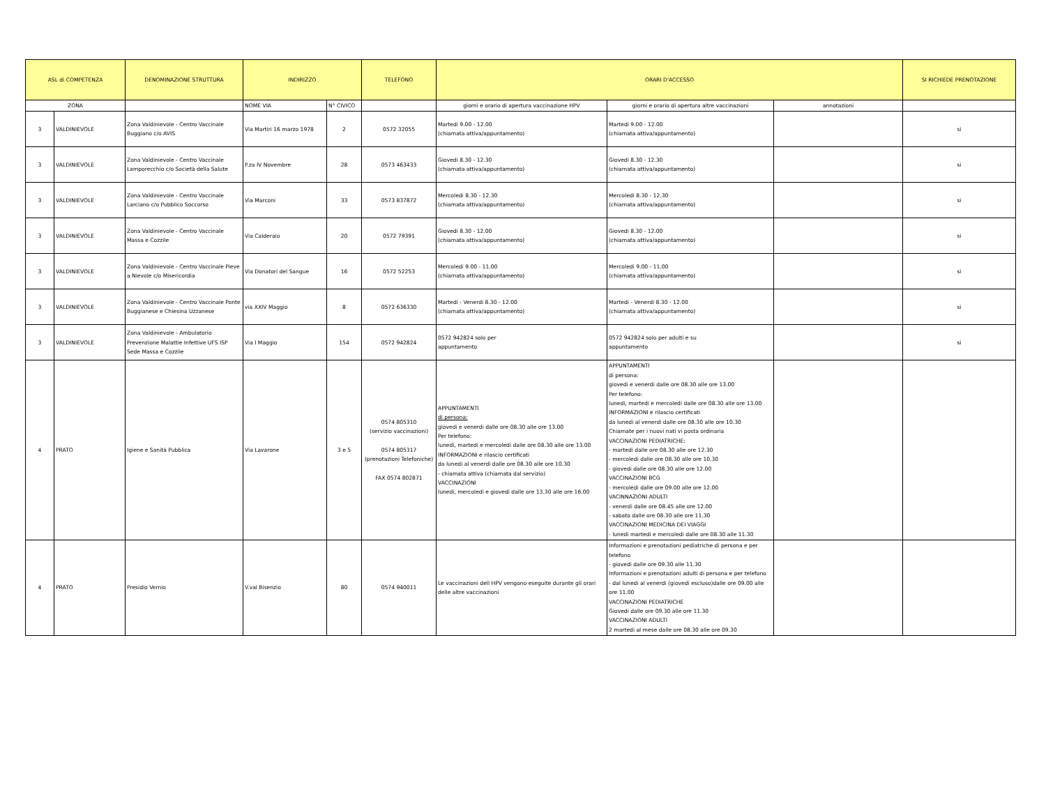| ASL di COMPETENZA | | DENOMINAZIONE STRUTTURA | INDIRIZZO | | TELEFONO | ORARI D'ACCESSO | | | SI RICHIEDE PRENOTAZIONE |
| --- | --- | --- | --- | --- | --- | --- | --- | --- | --- |
| ZONA | | | NOME VIA | N° CIVICO | | giorni e orario di apertura vaccinazione HPV | giorni e orario di apertura altre vaccinazioni | annotazioni | |
| 3 | VALDINIEVOLE | Zona Valdinievole - Centro Vaccinale Buggiano c/o AVIS | Via Martiri 16 marzo 1978 | 2 | 0572 32055 | Martedi 9.00 - 12.00 (chiamata attiva/appuntamento) | Martedi 9.00 - 12.00 (chiamata attiva/appuntamento) | | si |
| 3 | VALDINIEVOLE | Zona Valdinievole - Centro Vaccinale Lamporecchio c/o Società della Salute | P.za IV Novembre | 28 | 0573 463433 | Giovedi 8.30 - 12.30 (chiamata attiva/appuntamento) | Giovedi 8.30 - 12.30 (chiamata attiva/appuntamento) | | si |
| 3 | VALDINIEVOLE | Zona Valdinievole - Centro Vaccinale Larciano c/o Pubblico Soccorso | Via Marconi | 33 | 0573 837872 | Mercoledi 8.30 - 12.30 (chiamata attiva/appuntamento) | Mercoledi 8.30 - 12.30 (chiamata attiva/appuntamento) | | si |
| 3 | VALDINIEVOLE | Zona Valdinievole - Centro Vaccinale Massa e Cozzile | Via Calderaio | 20 | 0572 79391 | Giovedi 8.30 - 12.00 (chiamata attiva/appuntamento) | Giovedi 8.30 - 12.00 (chiamata attiva/appuntamento) | | si |
| 3 | VALDINIEVOLE | Zona Valdinievole - Centro Vaccinale Pieve a Nievole c/o Misericordia | Via Donatori del Sangue | 16 | 0572 52253 | Mercoledi 9.00 - 11.00 (chiamata attiva/appuntamento) | Mercoledi 9.00 - 11.00 (chiamata attiva/appuntamento) | | si |
| 3 | VALDINIEVOLE | Zona Valdinievole - Centro Vaccinale Ponte Buggianese e Chiesina Uzzanese | via XXIV Maggio | 8 | 0572 636330 | Martedi - Venerdi 8.30 - 12.00 (chiamata attiva/appuntamento) | Martedi - Venerdi 8.30 - 12.00 (chiamata attiva/appuntamento) | | si |
| 3 | VALDINIEVOLE | Zona Valdinievole - Ambulatorio Prevenzione Malattie Infettive UFS ISP Sede Massa e Cozzile | Via I Maggio | 154 | 0572 942824 | 0572 942824 solo per appuntamento | 0572 942824 solo per adulti e su appuntamento | | si |
| 4 | PRATO | Igiene e Sanità Pubblica | Via Lavarone | 3 e 5 | 0574 805310 (servizio vaccinazioni) 0574 805317 (prenotazioni Telefoniche) FAX 0574 802871 | APPUNTAMENTI di persona: giovedi e venerdi dalle ore 08.30 alle ore 13.00 Per telefono: lunedi, martedi e mercoledi dalle ore 08.30 alle ore 13.00 INFORMAZIONI e rilascio certificati da lunedi al venerdi dalle ore 08.30 alle ore 10.30 - chiamata attiva (chiamata dal servizio) VACCINAZIONI lunedi, mercoledi e giovedi dalle ore 13.30 alle ore 16.00 | APPUNTAMENTI di persona: giovedi e venerdi dalle ore 08.30 alle ore 13.00 Per telefono: lunedi, martedi e mercoledi dalle ore 08.30 alle ore 13.00 INFORMAZIONI e rilascio certificati da lunedi al venerdi dalle ore 08.30 alle ore 10.30 Chiamate per i nuovi nati vi posta ordinaria VACCINAZIONI PEDIATRICHE: - martedi dalle ore 08.30 alle ore 12.30 - mercoledi dalle ore 08.30 alle ore 10.30 - giovedi dalle ore 08.30 alle ore 12.00 VACCINAZIONI BCG - mercoledi dalle ore 09.00 alle ore 12.00 VACINNAZIONI ADULTI - venerdi dalle ore 08.45 alle ore 12.00 - sabato dalle ore 08.30 alle ore 11.30 VACCINAZIONI MEDICINA DEI VIAGGI - lunedi martedi e mercoledi dalle ore 08.30 alle 11.30 | | |
| 4 | PRATO | Presidio Vernio | V.val Bisenzio | 80 | 0574 940011 | Le vaccinazioni dell HPV vengono eseguite durante gli orari delle altre vaccinazioni | Informazioni e prenotazioni pediatriche di persona e per telefono - giovedi dalle ore 09.30 alle 11.30 Informazioni e prenotazioni adulti di persona e per telefono - dal lunedi al venerdi (giovedi escluso)dalle ore 09.00 alle ore 11.00 VACCINAZIONI PEDIATRICHE Giovedi dalle ore 09.30 alle ore 11.30 VACCINAZIONI ADULTI 2 martedi al mese dalle ore 08.30 alle ore 09.30 | | |